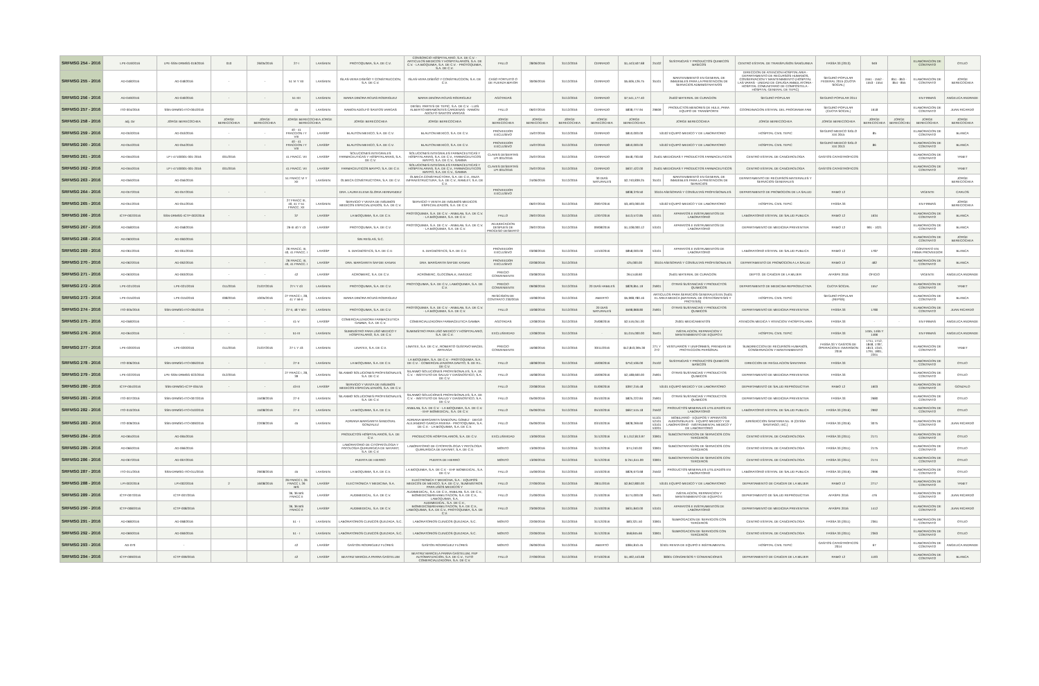| SRFMSG 254 - 2016 | LPE-019/2016 | LPE-SSN-DRMSG-019/2016 | 010 | 26/05/2016 | 27-I | LAASAEN | PROTOQUIMIA, S.A. DE C.V. | CONSORCIO HOSPITALARIO, S.A. DE C.V. - ARTICULOS MEDICOS Y HOSPITALARIOS, S.A. DE C.V. - LA BIOQUIMIA, S.A. DE C.V. - PROTOQUIMIA, S.A. DE C.V. | FALLO | 28/06/2016 | 31/12/2016 | CERRADO | $1,443,507.68 | 25102 | SUSTANCIAS Y PRODUCTOS QUIMICOS BASICOS | CENTRO ESTATAL DE TRANSFUSION SANGUINEA | FASSA 33 (2013) | 949 | | ELABORACION DE CONTRATO | OTILIO |
| SRFMSG 255 - 2016 | AD-048/2016 | AD-048/2016 | - | - | 51 VI Y XII | LAASAEN | ISLAS-VERA DISEÑO Y CONSTRUCCION, S.A. DE C.V. | ISLAS-VERA DISEÑO Y CONSTRUCCION, S.A. DE C.V. | CASO FORTUITO O DE FUERZA MAYOR | 30/06/2016 | 31/12/2016 | CERRADO | $5,606,126.75 | 35101 | MANTENIMIENTO EN GENERAL DE INMUEBLES PARA LA PRESTACION DE SERVICIOS ADMINISTRATIVOS | DIRECCION DE ATENCION HOSPITALARIA - DEPARTAMENTO DE RECURSOS HUMANOS, CONSERVACION Y MANTENIMIENTO (HOSPITAL LAS VARAS - UNIDAD DE CIRUGIA AMBULATORIA - HOSPITAL COMUNITARIO DE COMPOSTELA - HOSPITAL GENERAL DE TEPIC) | SEGURO POPULAR FEDERAL 2015 (CUOTA SOCIAL) | 1551 - 1552 - 1553 - 1554 | 851 - 853 - 854 - 855 | ELABORACION DE CONTRATO | JORGE BERECOCHEA |
| SRFMSG 256 - 2016 | AD-049/2016 | AD-049/2016 | - | - | 51-XII | LAASAEN | MARIA DINORA ROJAS RODRIGUEZ | MARIA DINORA ROJAS RODRIGUEZ | AGOTADAS | | 31/12/2016 | CERRADO | $7,541,177.40 | 25402 MATERIAL DE CURACION | | SEGURO POPULAR | SEGURO POPULAR 2014 | | | EN FIRMAS | ANGELICA ANDRADE |
| SRFMSG 257 - 2016 | ITO-004/2016 | SSN-DRMSG-ITO-004/2016 | | | 45 | LAASAEN | RAMON ADOLFO SANTOS VARGAS | DIESEL PARTES DE TEPIC, S.A. DE C.V. - LUIS ALBERTO MIRAMONTES CARDENAS - RAMON ADOLFO SANTOS VARGAS | FALLO | 06/07/2016 | 31/12/2016 | CERRADO | $838,777.94 | 29609 | PRODUCTOS MENORES DE HULE, PARA EQUIPO DE TRANSPORTE | COORDINACION ESTATAL DEL PROGRAMA FAM | SEGURO POPULAR (CUOTA SOCIAL) | 1618 | | ELABORACION DE CONTRATO | JUAN RICARDO |
| SRFMSG 258 - 2016 | adj. Dir | JORGE BERECOCHEA | JORGE BERECOCHEA | JORGE BERECOCHEA | JORGE BERECOCHEA JORGE BERECOCHEA | | JORGE BERECOCHEA | JORGE BERECOCHEA | JORGE BERECOCHEA | JORGE BERECOCHEA | JORGE BERECOCHEA | JORGE BERECOCHEA | JORGE BERECOCHEA | JORGE BERECOCHEA | | JORGE BERECOCHEA | JORGE BERECOCHEA | JORGE BERECOCHEA | JORGE BERECOCHEA | JORGE BERECOCHEA | JORGE BERECOCHEA |
| SRFMSG 259 - 2016 | AD-053/2016 | AD-053/2016 | - | - | 40 - 41 FRACCION I Y VIII | LAASSP | BLAUTON MEXICO, S.A. DE C.V. | BLAUTON MEXICO, S.A. DE C.V. | PROVEEDOR EXCLUSIVO | 15/07/2016 | 31/12/2016 | CERRADO | $810,000.00 | 53102 EQUIPO MEDICO Y DE LABORATORIO | | HOSPITAL CIVIL TEPIC | SEGURO MEDICO SIGLO XXI 2015 | 85 | | ELABORACION DE CONTRATO | BLANCA |
| SRFMSG 260 - 2016 | AD-054/2016 | AD-054/2016 | - | - | 40 - 41 FRACCION I Y VIII | LAASSP | BLAUTON MEXICO, S.A. DE C.V. | BLAUTON MEXICO, S.A. DE C.V. | PROVEEDOR EXCLUSIVO | 15/07/2016 | 31/12/2016 | CERRADO | $810,000.00 | 53102 EQUIPO MEDICO Y DE LABORATORIO | | HOSPITAL CIVIL TEPIC | SEGURO MEDICO SIGLO XXI 2013 | 86 | | ELABORACION DE CONTRATO | BLANCA |
| SRFMSG 261 - 2016 | AD-055/2016 | LP I-47100001-001-2016 | 001/2016 | | 41 FRACC. VII | LAASSP | SOLUCIONES INTEGRALES FARMACEUTICAS Y HOSPITALARIAS, S.A. DE C.V. | SOLUCIONES INTEGRALES FARMACEUTICAS Y HOSPITALARIAS, S.A. DE C.V., FARMACEUTICOS MAYPO, S.A. DE C.V., GAMMA | CLAVES DESIERTAS LPI 001/2016 | 25/07/2016 | 31/12/2016 | CERRADO | $548,730.60 | 25401 MEDICINAS Y PRODUCTOS FARMACEUTICOS | | CENTRO ESTATAL DE CANCEROLOGIA | GASTOS CATASTROFICOS | | | ELABORACION DE CONTRATO | YANET |
| SRFMSG 262 - 2016 | AD-055/2016 | LP I-47100001-001-2016 | 001/2016 | | 41 FRACC. VII | LAASSP | FARMACEUTICOS MAYPO, S.A. DE C.V. | SOLUCIONES INTEGRALES FARMACEUTICAS Y HOSPITALARIAS, S.A. DE C.V., FARMACEUTICOS MAYPO, S.A. DE C.V., GAMMA | CLAVES DESIERTAS LPI 001/2016 | 25/07/2016 | 31/12/2016 | CERRADO | $637,422.00 | 25401 MEDICINAS Y PRODUCTOS FARMACEUTICOS | | CENTRO ESTATAL DE CANCEROLOGIA | GASTOS CATASTROFICOS | | | ELABORACION DE CONTRATO | YANET |
| SRFMSG 263 - 2016 | AD-056/2016 | AD-056/2016 | | | 51 FRACC VI Y XII | LAASAEN | OLMECA CONSTRUCTORA, S.A. DE C.V. | OLMECA CONSTRUCTORA, S.A. DE C.V., ANZA INFRAESTRUCTURA, S.A. DE C.V., RAMLEY, S.A. DE C.V. | | 24/06/2016 | 31/12/2016 | 30 DIAS NATURALES | $2,740,839.25 | 35101 | MANTENIMIENTO EN GENERAL DE INMUEBLES PARA LA PRESTACION DE SERVICIOS | DEPARTAMENTO DE RECURSOS MATERIALES Y SERVICIOS GENERALES | | | | | JORGE BERECOCHEA |
| SRFMSG 264 - 2016 | AD-057/2016 | AD-057/2016 | - | - | | | DRA. LAURA ELENA GLORIA HERNANDEZ | | PROVEEDOR EXCLUSIVO | | | | $838,379.50 | 33104 ASESORIAS Y CONSULTAS PROFESIONALES | | DEPARTAMENTO DE PROMOCION DE LA SALUD | RAMO 12 | | | VIGENTE | CARLOS |
| SRFMSG 265 - 2016 | AD-051/2016 | AD-051/2016 | | | 27 FRACC III, 40, 41 Y 51 FRACC. XII | LAASAEN | SERVICIO Y VENTA DE INSUMOS MEDICOS ESPECIALIZADOS, S.A. DE C.V. | SERVICIO Y VENTA DE INSUMOS MEDICOS ESPECIALIZADOS, S.A. DE C.V. | | 06/07/2016 | 31/12/2016 | 29/07/2016 | $3,493,000.00 | 53102 EQUIPO MEDICO Y DE LABORATORIO | | HOSPITAL CIVIL TEPIC | FASSA 33 | | | EN FIRMAS | JORGE BERECOCHEA |
| SRFMSG 266 - 2016 | ICTP-002/2016 | SSN-DRMSG-ICTP-002/2016 | - | - | 37 | LAASSP | LA BIOQUIMIA, S.A. DE C.V. | PROTOQUIMIA, S.A. DE C.V. - ANBILAB, S.A. DE C.V. - LA BIOQUIMIA, S.A. DE C.V. | FALLO | 29/07/2016 | 31/12/2016 | 12/07/2016 | $413,572.85 | 53101 | APARATOS E INSTRUMENTOS DE LABORATORIO | LABORATORIO ESTATAL DE SALUD PUBLICA | RAMO 12 | 1634 | | ELABORACION DE CONTRATO | BLANCA |
| SRFMSG 267 - 2016 | AD-058/2016 | AD-058/2016 | | | 26-III 40 Y 43 | LAASSP | PROTOQUIMIA, S.A. DE C.V. | PROTOQUIMIA, S.A. DE C.V. - ANBILAB, S.A. DE C.V. - LA BIOQUIMIA, S.A. DE C.V. | ADJUDICACION DESPUES DE PROCESO DESIERTO | 29/07/2016 | 31/12/2016 | 09/08/2016 | $1,108,000.12 | 53101 | APARATOS E INSTRUMENTOS DE LABORATORIO | DEPARTAMENTO DE MEDICINA PREVENTIVA | RAMO 12 | 991 - 1021 | | ELABORACION DE CONTRATO | BLANCA |
| SRFMSG 268 - 2016 | AD-060/2016 | AD-060/2016 | | | | | SIN REGLAS, S.C. | | | | | | | | | | | | | ELABORACION DE CONTRATO | JORGE BERECOCHEA |
| SRFMSG 269 - 2016 | AD-061/2016 | AD-061/2016 | | | 26 FRACC. III, 40, 41 FRACC. I | LAASSP | IL DIAGNOSTICS, S.A. DE C.V. | IL DIAGNOSTICS, S.A. DE C.V. | PROVEEDOR EXCLUSIVO | 03/08/2016 | 31/12/2016 | 14/10/2016 | $858,000.00 | 53101 | APARATOS E INSTRUMENTOS DE LABORATORIO | LABORATORIO ESTATAL DE SALUD PUBLICA | RAMO 12 | 1787 | | CONTRATO EN FIRMA PROVEEDOR | BLANCA |
| SRFMSG 270 - 2016 | AD-062/2016 | AD-062/2016 | - | - | 26 FRACC. III, 40, 41 FRACC. I | LAASSP | DRA. MARGARITA SAFDIE KANAN | DRA. MARGARITA SAFDIE KANAN | PROVEEDOR EXCLUSIVO | 02/08/2016 | 31/12/2016 | | 425,000.00 | 33104 ASESORIAS Y CONSULTAS PROFESIONALES | | DEPARTAMENTO DE PROMOCION A LA SALUD | RAMO 12 | 482 | | ELABORACION DE CONTRATO | BLANCA |
| SRFMSG 271 - 2016 | AD-063/2016 | AD-063/2016 | - | - | 42 | LAASSP | ACROMERC, S.A. DE C.V. | ACROMERC, GLOCOBALK, INVEDUC | PRECIO CONVENIENTE | 03/08/2016 | 31/12/2016 | | 264,518.60 | 25401 MATERIAL DE CURACION | | DEPTO. DE CANCER DE LA MUJER | AFASPE 2016 | OFICIO | | VIGENTE | ANGELICA ANDRADE |
| SRFMSG 272 - 2016 | LPE-021/2016 | LPE-021/2016 | 011/2016 | 21/07/2016 | 27-I Y 43 | LAASAEN | PROTOQUIMIA, S.A. DE C.V. | PROTOQUIMIA, S.A. DE C.V., LABIOQUIMIA, S.A. DE C.V. | PRECIO CONVENIENTE | 09/08/2016 | 31/12/2016 | 20 DIAS HABILES | $829,851.19 | 25901 | OTRAS SUSTANCIAS Y PRODUCTOS QUIMICOS | DEPARTAMENTO DE MEDICINA REPRODUCTIVA | CUOTA SOCIAL | 1557 | | ELABORACION DE CONTRATO | YANET |
| SRFMSG 273 - 2016 | LPE-015/2016 | LPE-015/2016 | 008/2016 | 10/05/2016 | 27 FRACC I, 28, 41 Y 56-II | LAASAEN | MARIA DINORA ROJAS RODRIGUEZ | | RESCISION DE CONTRATO 230/2016 | 10/08/2016 | 31/12/2016 | ABIERTO | $5,998,780.16 | ARTICULOS PARA SERVICIOS GENERALES EN 25401 EL AREA MEDICA (MATERIAL DE OSTEOSINTESIS Y PROTESIS) | | HOSPITAL CIVIL TEPIC | SEGURO POPULAR (REPSS) | | | ELABORACION DE CONTRATO | BLANCA |
| SRFMSG 274 - 2016 | ITO-005/2016 | SSN-DRMSG-ITO-005/2016 | - | - | 27-II, 48 Y 50-I | LAASAEN | PROTOQUIMIA, S.A. DE C.V. | PROTOQUIMIA, S.A. DE C.V. - ANBILAB, S.A. DE C.V. - LA BIOQUIMIA, S.A. DE C.V. | FALLO | 10/08/2016 | 31/12/2016 | 20 DIAS NATURALES | $598,868.80 | 25901 | OTRAS SUSTANCIAS Y PRODUCTOS QUIMICOS | DEPARTAMENTO DE MEDICINA PREVENTIVA | FASSA 33 | 1780 | | ELABORACION DE CONTRATO | JUAN RICARDO |
| SRFMSG 275 - 2016 | AD-058/2016 | - | - | - | 41-V | LAASSP | COMERCIALIZADORA FARMACEUTICA GAMMA, S.A. DE C.V. | COMERCIALIZADORA FARMACEUTICA GAMMA | AGOTADAS | 12/08/2016 | 31/12/2016 | 25/08/2016 | $2,516,051.00 | 25301 MEDICAMENTOS | | ATENCION MEDICA Y ATENCION YHOSPITALARIA | FASSA 33 | - | - | EN FIRMAS | ANGELICA ANDRADE |
| SRFMSG 276 - 2016 | AD-064/2016 | - | - | - | 51-III | LAASAEN | SUMINISTRO PARA USO MEDICO Y HOSPITALARIO, S.A. DE C.V. | SUMINISTRO PARA USO MEDICO Y HOSPITALARIO, S.A. DE C.V. | EXCLUSIVIDAD | 12/08/2016 | 31/12/2016 | - | $1,015,000.00 | 35401 | INSTALACION, REPARACION Y MANTENIMIENTO DE EQUIPO E | HOSPITAL CIVIL TEPIC | FASSA 33 | 1455, 1465 Y 1466 | | EN FIRMAS | ANGELICA ANDRADE |
| SRFMSG 277 - 2016 | LPE-020/2016 | LPE-020/2016 | 011/2016 | 21/07/2016 | 27-1 Y 43 | LAASAEN | LINATEX, S.A. DE C.V. | LINATEX, S.A. DE C.V., ROBERTO GUSTAVO MACIEL ARTEAGA | PRECIO CONVENIENTE | 16/08/2016 | 31/12/2016 | 30/11/2016 | $12,843,395.30 | 271 Y 272 | VESTUARIOS Y UNIFORMES, PRENDAS DE PROTECCION PERSONAL | SUBDIRECCION DE RECURSOS HUMANOS, CONSERVACION Y MANTENIMIENTO | FASSA 33 Y GASTOS DE OPERACION E INVERSION 2016 | 1711, 1712, 1848, 1787, 1813, 1310, 1791, 1801, 2201 | | ELABORACION DE CONTRATO | YANET |
| SRFMSG 278 - 2016 | ITO-006/2016 | SSN-DRMSG-ITO-006/2016 | - | - | 27-II | LAASAEN | LA BIOQUIMIA, S.A. DE C.V. | LA BIOQUIMIA, S.A. DE C.V. - PROTOQUIMIA, S.A. DE C.V. - COMERCIALIZADORA DAVITO, S. DE R.L. DE C.V. | FALLO | 18/08/2016 | 31/12/2016 | 16/09/2016 | $752,536.00 | 25102 | SUSTANCIAS Y PRODUCTOS QUIMICOS BASICOS | DIRECCION DE REGULACION SANITARIA | FASSA 33 | | | ELABORACION DE CONTRATO | OTILIO |
| SRFMSG 279 - 2016 | LPE-022/2016 | LPE-SSN-DRMSG-022/2016 | 012/2016 | | 27 FRACC I, 28, 39 | LAASAEN | SILANMO SOLUCIONES PROFESIONALES, S.A. DE C.V. | SILANMO SOLUCIONES PROFESIONALES, S.A. DE C.V. - INSTITUTO DE SALUD Y DIAGNOSTICO, S.A. DE C.V. | FALLO | 16/08/2016 | 31/12/2016 | 16/09/2016 | $2,188,600.00 | 25901 | OTRAS SUSTANCIAS Y PRODUCTOS QUIMICOS | DEPARTAMENTO DE MEDICINA PREVENTIVA | FASSA 33 | | | ELABORACION DE CONTRATO | OTILIO |
| SRFMSG 280 - 2016 | ICTP-004/2016 | SSN-DRMSG-ICTP-004/16 | - | - | 43-III | LAASSP | SERVICIO Y VENTA DE INSUMOS MEDICOS ESPECIALIZADOS, S.A. DE C.V. | | FALLO | 22/08/2016 | 31/12/2016 | 01/09/2016 | $397,216.48 | 53101 EQUIPO MEDICO Y DE LABORATORIO | | DEPARTAMENTO DE SALUD REPRODUCTIVA | RAMO 12 | 1603 | | ELABORACION DE CONTRATO | GONZALO |
| SRFMSG 281 - 2016 | ITO-007/2016 | SSN-DRMSG-ITO-007/2016 | | 15/08/2016 | 27-II | LAASAEN | SILANMO SOLUCIONES PROFESIONALES, S.A. DE C.V. | SILANMO SOLUCIONES PROFESIONALES, S.A. DE C.V. - INSTITUTO DE SALUD Y DIAGNOSTICO, S.A. DE C.V. | FALLO | 05/09/2016 | 31/12/2016 | 05/10/2016 | $825,222.84 | 25901 | OTRAS SUSTANCIAS Y PRODUCTOS QUIMICOS | DEPARTAMENTO DE MEDICINA PREVENTIVA | FASSA 33 | 2680 | | ELABORACION DE CONTRATO | OTILIO |
| SRFMSG 282 - 2016 | ITO-010/2016 | SSN-DRMSG-ITO-010/2016 | | 15/08/2016 | 27-II | LAASAEN | LA BIOQUIMIA, S.A. DE C.V. | ANBILAB, S.A. DE C.V. - LA BIOQUIMIA, S.A. DE C.V. - EHF BIOMEDICAL, S.A. DE C.V. | FALLO | 05/09/2016 | 31/12/2016 | 05/10/2016 | $667,515.18 | 25502 | PRODUCTOS MINERALES UTILIZADOS EN LABORATORIO | LABORATORIO ESTATAL DE SALUD PUBLICA | FASSA 33 (2016) | 2992 | | ELABORACION DE CONTRATO | OTILIO |
| SRFMSG 283 - 2016 | ITO-009/2016 | SSN-DRMSG-ITO-009/2016 | | 22/08/2016 | 45 | LAASAEN | ADRIANA MARGARITA SANDOVAL GONZALEZ | ADRIANA MARGARITA SANDOVAL GOMEZ - DIEGO ALEJANDRO GARCIA RIVERA - PROTOQUIMIA, S.A. DE C.V. - LA BIOQUIMIA, S.A. DE C.V. | FALLO | 05/09/2016 | 31/12/2016 | 03/10/2016 | $828,269.60 | 51101 52101 53101 53201 | MOBILIARIO - EQUIPOS Y APARATOS AUDIOVISUALES - EQUIPO MEDICO Y DE LABORATORIO - INSTRUMENTAL MEDICO Y DE LABORATORIO | JURISDICCION SANITARIA No. III (CESSA SANTIAGO, IXC.) | FASSA 33 (2016) | 3075 | | ELABORACION DE CONTRATO | JUAN RICARDO |
| SRFMSG 284 - 2016 | AD-065/2016 | AD-065/2016 | | | | | PRODUCTOS HOSPITALARIOS, S.A. DE C.V. | PRODUCTOS HOSPITALARIOS, S.A. DE C.V. | EXCLUSIVIDAD | 13/09/2016 | 31/12/2016 | 31/12/2016 | $ 1,012,813.97 | 33901 | SUBCONTRATACION DE SERVICIOS CON TERCEROS | CENTRO ESTATAL DE CANCEROLOGIA | FASSA 33 (2011) | 2171 | | ELABORACION DE CONTRATO | OTILIO |
| SRFMSG 285 - 2016 | AD-066/2016 | AD-066/2016 | | | | | LABORATORIO DE CITOPATOLOGIA Y PATOLOGIA QUIRURGICA DE NAYARIT, S.A. DE C.V. | LABORATORIO DE CITOPATOLOGIA Y PATOLOGIA QUIRURGICA DE NAYARIT, S.A. DE C.V. | MONTO | 13/09/2016 | 31/12/2016 | 31/12/2016 | $74,240.00 | 33901 | SUBCONTRATACION DE SERVICIOS CON TERCEROS | CENTRO ESTATAL DE CANCEROLOGIA | FASSA 33 (2011) | 2175 | | ELABORACION DE CONTRATO | OTILIO |
| SRFMSG 286 - 2016 | AD-067/2016 | AD-067/2016 | | | | | PUERTA DE HIERRO | PUERTA DE HIERRO | MONTO | 13/09/2016 | 31/12/2016 | 31/12/2016 | $ 251,641.09 | 33901 | SUBCONTRATACION DE SERVICIOS CON TERCEROS | CENTRO ESTATAL DE CANCEROLOGIA | FASSA 33 (2011) | 2174 | | ELABORACION DE CONTRATO | OTILIO |
| SRFMSG 287 - 2016 | ITO-011/2016 | SSN-DRMSG-ITO-011/2016 | | 29/08/2016 | 45 | LAASAEN | LA BIOQUIMIA, S.A. DE C.V. | LA BIOQUIMIA, S.A. DE C.V. - EHF BIOMEDICAL, S.A. DE C.V. | FALLO | 15/09/2016 | 31/12/2016 | 15/10/2016 | $826,673.68 | 25502 | PRODUCTOS MINERALES UTILIZADOS EN LABORATORIO | LABORATORIO ESTATAL DE SALUD PUBLICA | FASSA 33 (2016) | 2996 | | ELABORACION DE CONTRATO | OTILIO |
| SRFMSG 288 - 2016 | LPI-002/2016 | LPI-002/2016 | 2 | 16/08/2016 | 26 FRACC I, 26 FRACC I, 26 BIS | LAASSP | ELECTRONICA Y MEDICINA, S.A. | ELECTRONICA Y MEDICINA, S.A. - EQUIPOS MEDICOS DE MEXICO, S.A. DE C.V., SUMINISTROS PARA USOS MEDICOS Y | FALLO | 27/09/2016 | 31/12/2016 | 28/11/2016 | $2,842,800.00 | 53101 EQUIPO MEDICO Y DE LABORATORIO | | DEPARTAMENTO DE CANCER DE LA MUJER | RAMO 12 | 2717 | | ELABORACION DE CONTRATO | YANET |
| SRFMSG 289 - 2016 | ICTP-007/2016 | ICTP-007/2016 | | | 36, 36 BIS FRACC II | LAASSP | AUDIMEDICAL, S.A. DE C.V. | AUDIMEDICAL, S.A. DE C.V., ANBILAB, S.A. DE C.V., BIOMEDICS&REHABILITACION, S.A. DE C.V., LABIOQUIMIA, S.A. | FALLO | 21/09/2016 | 31/12/2016 | 21/10/2016 | $174,000.00 | 35401 | INSTALACION, REPARACION Y MANTENIMIENTO DE EQUIPO E | DEPARTAMENTO DE SALUD REPRODUCTIVA | AFASPE 2016 | 476 | | ELABORACION DE CONTRATO | JUAN RICARDO |
| SRFMSG 290 - 2016 | ICTP-008/2016 | ICTP-008/2016 | | | 36, 36 BIS FRACC II | LAASSP | AUDIMEDICAL, S.A. DE C.V. | AUDIMEDICAL, S.A. DE C.V., BIOMEDICS&REHABILITACION, S.A. DE C.V., LABIOQUIMIA, S.A. DE C.V., PROTOQUIMIA, S.A. DE C.V. | FALLO | 23/09/2016 | 31/12/2016 | 21/10/2016 | $631,840.00 | 53101 | APARATOS E INSTRUMENTOS DE LABORATORIO | DEPARTAMENTO DE MEDICINA PREVENTIVA | AFASPE 2016 | 1412 | | ELABORACION DE CONTRATO | JUAN RICARDO |
| SRFMSG 291 - 2016 | AD-068/2016 | AD-068/2016 | | | 51 - I | LAASAEN | LABORATORIOS CLINICOS QUEZADA, S.C. | LABORATORIOS CLINICOS QUEZADA, S.C. | MONTO | 22/09/2016 | 31/12/2016 | 31/12/2016 | $83,321.50 | 33901 | SUBROGACION DE SERVICIOS CON TERCEROS | CENTRO ESTATAL DE CANCEROLOGIA | FASSA 33 (2011) | 2361 | | ELABORACION DE CONTRATO | OTILIO |
| SRFMSG 292 - 2016 | AD-069/2016 | AD-069/2016 | | | 51 - I | LAASAEN | LABORATORIOS CLINICOS QUEZADA, S.C. | LABORATORIOS CLINICOS QUEZADA, S.C. | MONTO | 22/09/2016 | 31/12/2016 | 31/12/2016 | $58,845.66 | 33901 | SUBROGACION DE SERVICIOS CON TERCEROS | CENTRO ESTATAL DE CANCEROLOGIA | FASSA 33 (2011) | 2363 | | ELABORACION DE CONTRATO | OTILIO |
| SRFMSG 293 - 2016 | AD-070 | - | | | 42 | LAASSP | GASTON RODRIGUEZ FLORES | GASTON RODRIGUEZ FLORES | MONTO | 26/09/2016 | 31/12/2016 | ABIERTO | $384,810.45 | 32401 RENTA DE EQUIPO E INSTRUMENTAL | | HOSPITAL CIVIL TEPIC | GASTOS CATASTROFICOS 2014 | 67 | | ELABORACION DE CONTRATO | ANGELICA ANDRADE |
| SRFMSG 294 - 2016 | ICTP-009/2016 | ICTP-009/2016 | | | 42 | LAASSP | BEATRIZ MARCELA PARRA GASTELUM | BEATRIZ MARCELA PARRA GASTELUM, FNP AUTOMATIZACION, S.A. DE C.V., TUTO COMERCIALIZADORA, S.A. DE C.V. | FALLO | 27/09/2016 | 31/12/2016 | 07/10/2016 | $1,492,443.68 | 38301 CONGRESOS Y CONVENCIONES | | DEPARTAMENTO DE CANCER DE LA MUJER | RAMO 12 | 1193 | | ELABORACION DE CONTRATO | BLANCA |